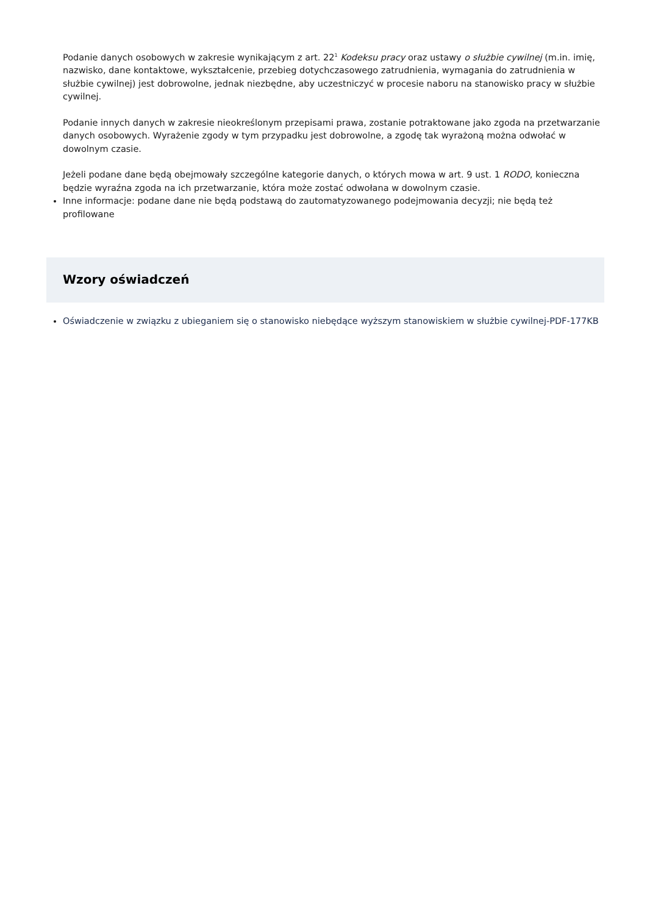Podanie danych osobowych w zakresie wynikającym z art. 22<sup>1</sup> Kodeksu pracy oraz ustawy o służbie cywilnej (m.in. imię, nazwisko, dane kontaktowe, wykształcenie, przebieg dotychczasowego zatrudnienia, wymagania do zatrudnienia w służbie cywilnej) jest dobrowolne, jednak niezbędne, aby uczestniczyć w procesie naboru na stanowisko pracy w służbie cywilnej.
Podanie innych danych w zakresie nieokreślonym przepisami prawa, zostanie potraktowane jako zgoda na przetwarzanie danych osobowych. Wyrażenie zgody w tym przypadku jest dobrowolne, a zgodę tak wyrażoną można odwołać w dowolnym czasie.
Jeżeli podane dane będą obejmowały szczególne kategorie danych, o których mowa w art. 9 ust. 1 RODO, konieczna będzie wyraźna zgoda na ich przetwarzanie, która może zostać odwołana w dowolnym czasie.
Inne informacje: podane dane nie będą podstawą do zautomatyzowanego podejmowania decyzji; nie będą też profilowane
Wzory oświadczeń
Oświadczenie w związku z ubieganiem się o stanowisko niebędące wyższym stanowiskiem w służbie cywilnej-PDF-177KB